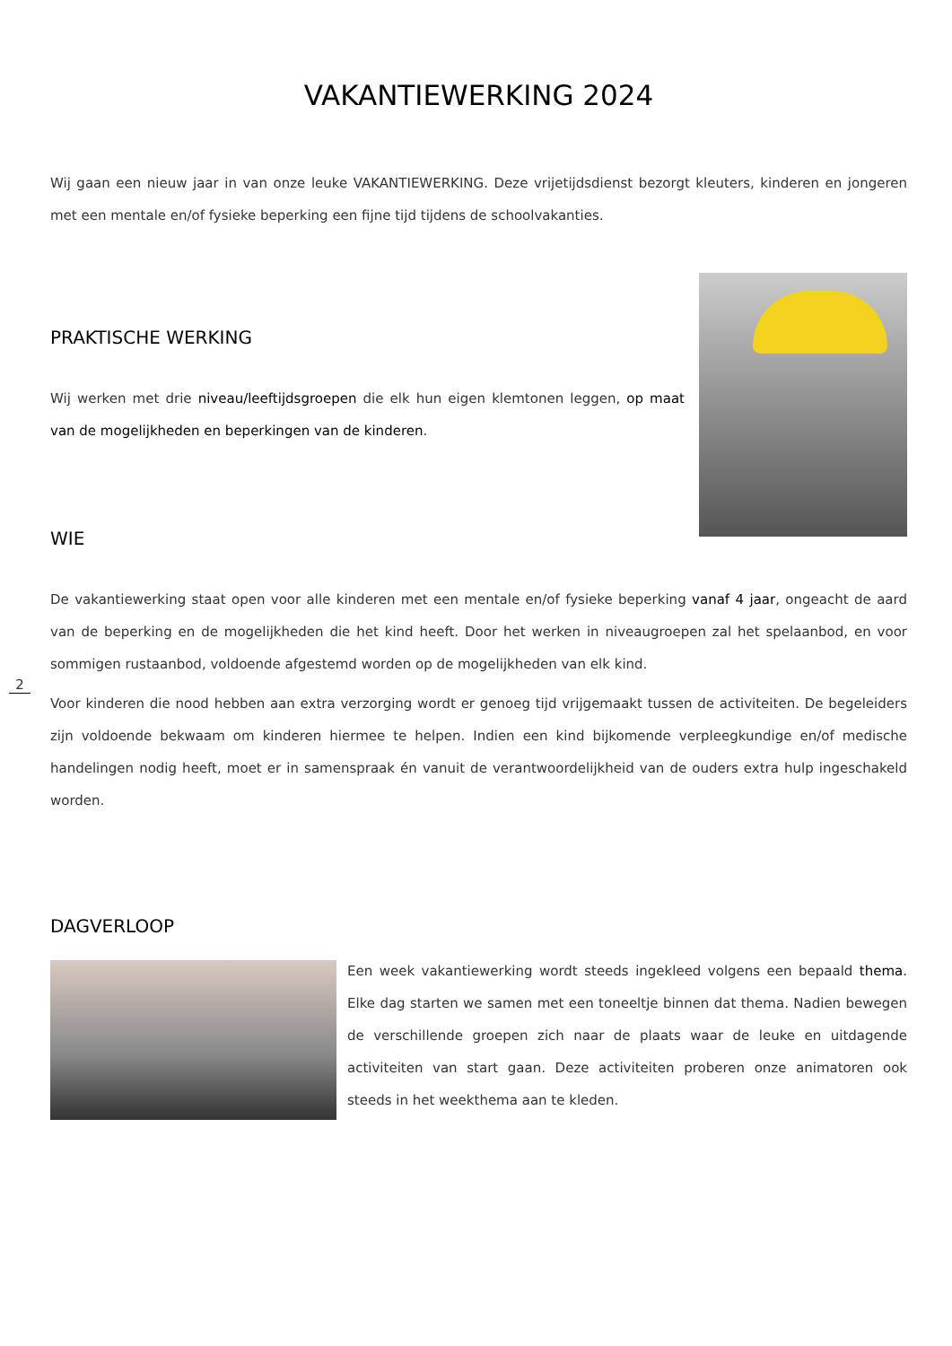VAKANTIEWERKING 2024
Wij gaan een nieuw jaar in van onze leuke VAKANTIEWERKING. Deze vrijetijdsdienst bezorgt kleuters, kinderen en jongeren met een mentale en/of fysieke beperking een fijne tijd tijdens de schoolvakanties.
PRAKTISCHE WERKING
Wij werken met drie niveau/leeftijdsgroepen die elk hun eigen klemtonen leggen, op maat van de mogelijkheden en beperkingen van de kinderen.
WIE
De vakantiewerking staat open voor alle kinderen met een mentale en/of fysieke beperking vanaf 4 jaar, ongeacht de aard van de beperking en de mogelijkheden die het kind heeft. Door het werken in niveaugroepen zal het spelaanbod, en voor sommigen rustaanbod, voldoende afgestemd worden op de mogelijkheden van elk kind.
Voor kinderen die nood hebben aan extra verzorging wordt er genoeg tijd vrijgemaakt tussen de activiteiten. De begeleiders zijn voldoende bekwaam om kinderen hiermee te helpen. Indien een kind bijkomende verpleegkundige en/of medische handelingen nodig heeft, moet er in samenspraak én vanuit de verantwoordelijkheid van de ouders extra hulp ingeschakeld worden.
DAGVERLOOP
Een week vakantiewerking wordt steeds ingekleed volgens een bepaald thema. Elke dag starten we samen met een toneeltje binnen dat thema. Nadien bewegen de verschillende groepen zich naar de plaats waar de leuke en uitdagende activiteiten van start gaan. Deze activiteiten proberen onze animatoren ook steeds in het weekthema aan te kleden.
2